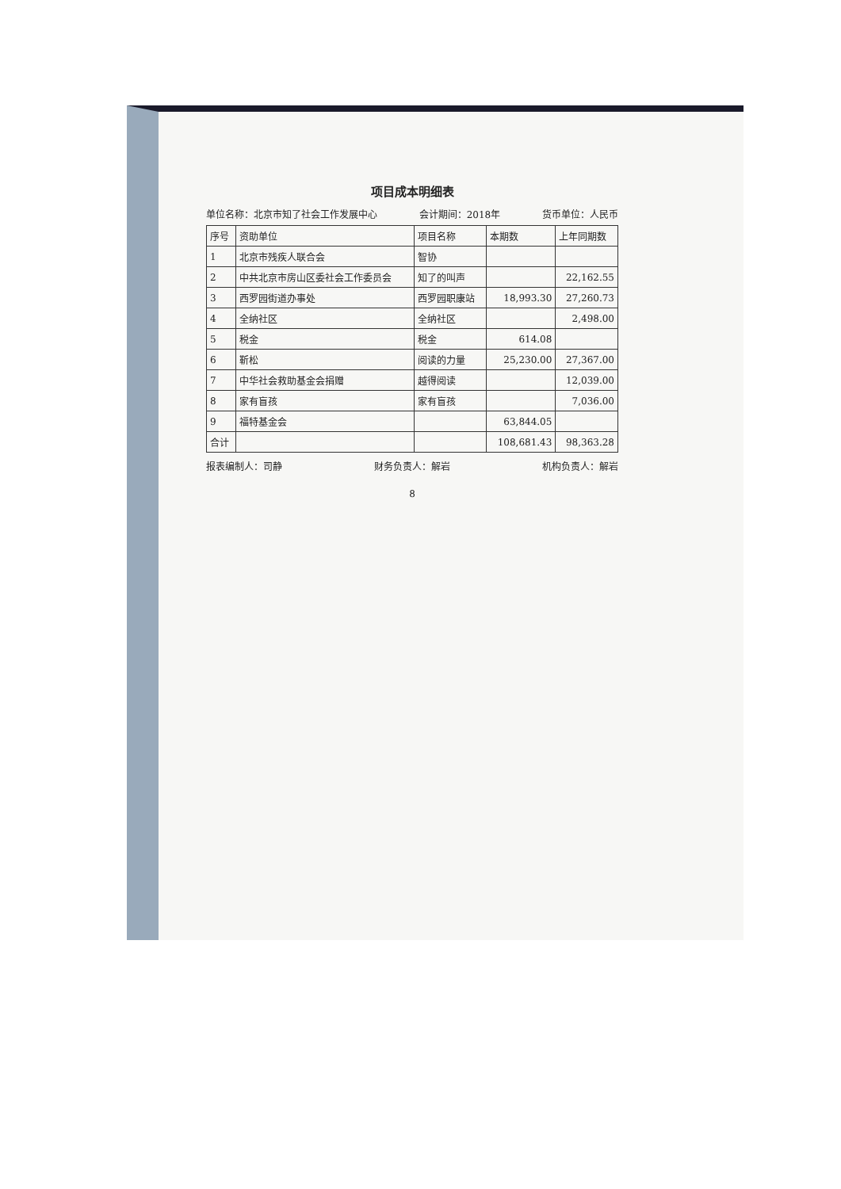项目成本明细表
单位名称：北京市知了社会工作发展中心 会计期间：2018年 货币单位：人民币
| 序号 | 资助单位 | 项目名称 | 本期数 | 上年同期数 |
| --- | --- | --- | --- | --- |
| 1 | 北京市残疾人联合会 | 智协 | | |
| 2 | 中共北京市房山区委社会工作委员会 | 知了的叫声 | | 22,162.55 |
| 3 | 西罗园街道办事处 | 西罗园职康站 | 18,993.30 | 27,260.73 |
| 4 | 全纳社区 | 全纳社区 | | 2,498.00 |
| 5 | 税金 | 税金 | 614.08 | |
| 6 | 靳松 | 阅读的力量 | 25,230.00 | 27,367.00 |
| 7 | 中华社会救助基金会捐赠 | 越得阅读 | | 12,039.00 |
| 8 | 家有盲孩 | 家有盲孩 | | 7,036.00 |
| 9 | 福特基金会 | | 63,844.05 | |
| 合计 | | | 108,681.43 | 98,363.28 |
报表编制人：司静 财务负责人：解岩 机构负责人：解岩
8